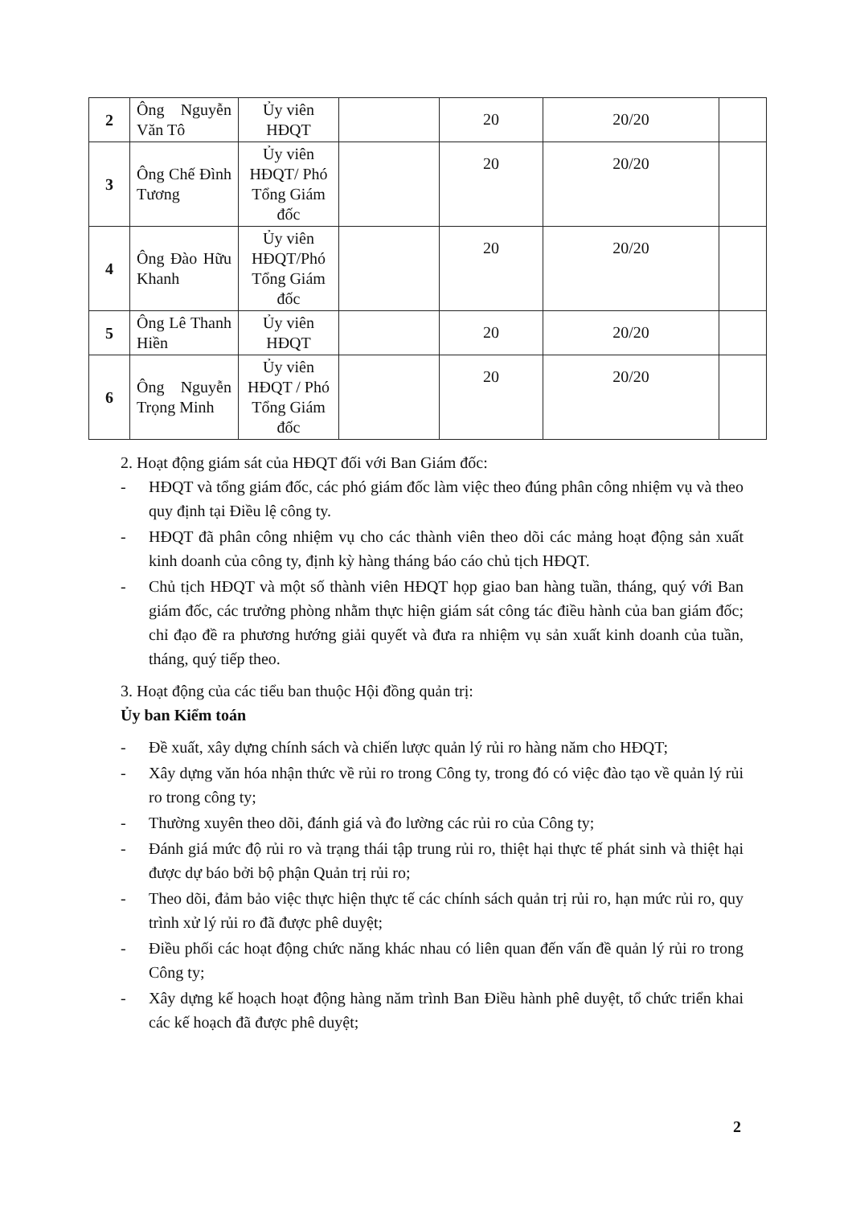| 2 | Ông Nguyễn Văn Tô | Ủy viên HĐQT | | 20 | 20/20 | |
| 3 | Ông Chế Đình Tương | Ủy viên HĐQT/ Phó Tổng Giám đốc | | 20 | 20/20 | |
| 4 | Ông Đào Hữu Khanh | Ủy viên HĐQT/Phó Tổng Giám đốc | | 20 | 20/20 | |
| 5 | Ông Lê Thanh Hiền | Ủy viên HĐQT | | 20 | 20/20 | |
| 6 | Ông Nguyễn Trọng Minh | Ủy viên HĐQT / Phó Tổng Giám đốc | | 20 | 20/20 | |
2. Hoạt động giám sát của HĐQT đối với Ban Giám đốc:
- HĐQT và tổng giám đốc, các phó giám đốc làm việc theo đúng phân công nhiệm vụ và theo quy định tại Điều lệ công ty.
- HĐQT đã phân công nhiệm vụ cho các thành viên theo dõi các mảng hoạt động sản xuất kinh doanh của công ty, định kỳ hàng tháng báo cáo chủ tịch HĐQT.
- Chủ tịch HĐQT và một số thành viên HĐQT họp giao ban hàng tuần, tháng, quý với Ban giám đốc, các trưởng phòng nhằm thực hiện giám sát công tác điều hành của ban giám đốc; chỉ đạo đề ra phương hướng giải quyết và đưa ra nhiệm vụ sản xuất kinh doanh của tuần, tháng, quý tiếp theo.
3. Hoạt động của các tiểu ban thuộc Hội đồng quản trị:
Ủy ban Kiểm toán
- Đề xuất, xây dựng chính sách và chiến lược quản lý rủi ro hàng năm cho HĐQT;
- Xây dựng văn hóa nhận thức về rủi ro trong Công ty, trong đó có việc đào tạo về quản lý rủi ro trong công ty;
- Thường xuyên theo dõi, đánh giá và đo lường các rủi ro của Công ty;
- Đánh giá mức độ rủi ro và trạng thái tập trung rủi ro, thiệt hại thực tế phát sinh và thiệt hại được dự báo bởi bộ phận Quản trị rủi ro;
- Theo dõi, đảm bảo việc thực hiện thực tế các chính sách quản trị rủi ro, hạn mức rủi ro, quy trình xử lý rủi ro đã được phê duyệt;
- Điều phối các hoạt động chức năng khác nhau có liên quan đến vấn đề quản lý rủi ro trong Công ty;
- Xây dựng kế hoạch hoạt động hàng năm trình Ban Điều hành phê duyệt, tổ chức triển khai các kế hoạch đã được phê duyệt;
2